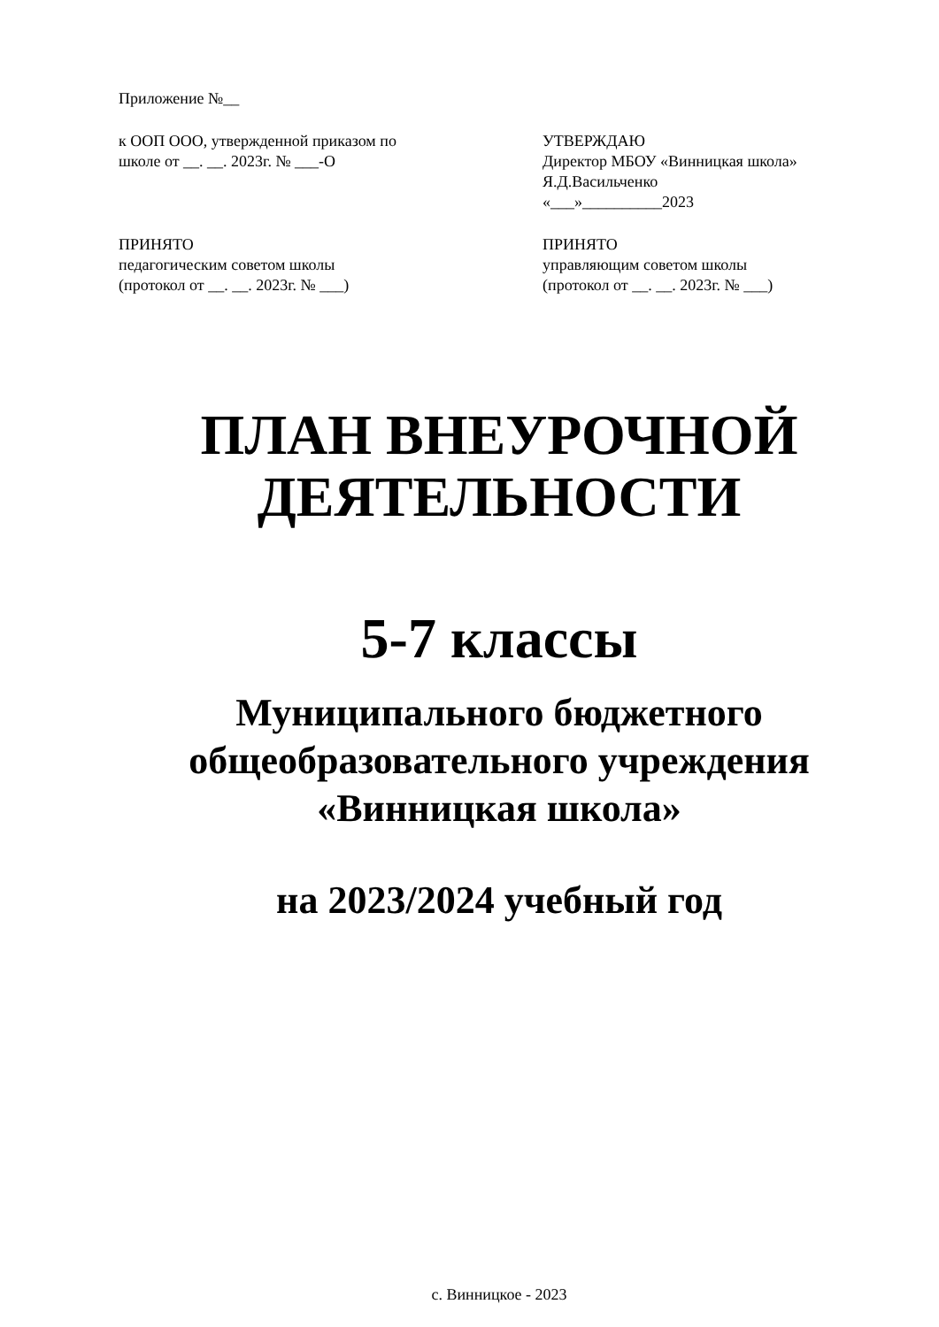Приложение №__
к ООП ООО, утвержденной приказом по
школе от __. __. 2023г. № ___-О
УТВЕРЖДАЮ
Директор МБОУ «Винницкая школа»
Я.Д.Васильченко
«___»__________2023
ПРИНЯТО
педагогическим советом школы
(протокол от __. __. 2023г. № ___)
ПРИНЯТО
управляющим советом школы
(протокол от __. __. 2023г. № ___)
ПЛАН ВНЕУРОЧНОЙ
ДЕЯТЕЛЬНОСТИ
5-7 классы
Муниципального бюджетного
общеобразовательного учреждения
«Винницкая школа»
на 2023/2024 учебный год
с. Винницкое - 2023